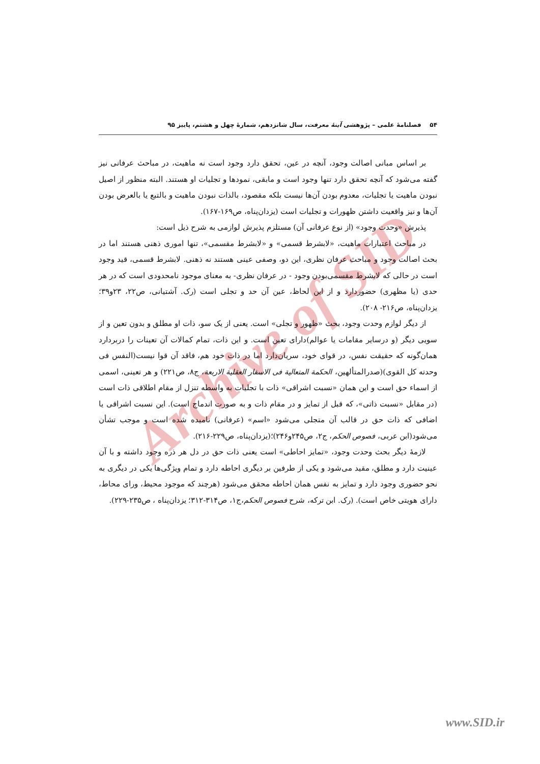۵۴ فصلنامهٔ علمی – پژوهشی آینهٔ معرفت، سال شانزدهم، شمارهٔ چهل و هشتم، پاییز ۹۵
Archive of SID
بر اساس مبانی اصالت وجود، آنچه در عین، تحقق دارد وجود است نه ماهیت، در مباحث عرفانی نیز گفته می‌شود که آنچه تحقق دارد تنها وجود است و مابقی، نمودها و تجلیات او هستند. البته منظور از اصیل نبودن ماهیت یا تجلیات، معدوم بودن آن‌ها نیست بلکه مقصود، بالذات نبودن ماهیت و بالتبع یا بالعرض بودن آن‌ها و نیز واقعیت داشتن ظهورات و تجلیات است (یزدان‌پناه، ص۱۶۹-۱۶۷).
پذیرش «وحدت وجود» (از نوع عرفانی آن) مستلزم پذیرش لوازمی به شرح ذیل است:
در مباحث اعتبارات ماهیت، «لابشرط قسمی» و «لابشرط مقسمی»، تنها اموری ذهنی هستند اما در بحث اصالت وجود و مباحث عرفان نظری، این دو، وصفی عینی هستند نه ذهنی. لابشرط قسمی، قید وجود است در حالی که لابشرط مقسمی‌بودن وجود - در عرفان نظری- به معنای موجود نامحدودی است که در هر حدی (یا مظهری) حضوردارد و از این لحاظ، عین آن حد و تجلی است (رک. آشتیانی، ص۲۲، ۲۳و۳۹؛ یزدان‌پناه، ص۲۱۶- ۲۰۸).
از دیگر لوازم وحدت وجود، بحث «ظهور و تجلی» است. یعنی از یک سو، ذات او مطلق و بدون تعین و از سویی دیگر (و درسایر مقامات یا عوالم)دارای تعین است. و این ذات، تمام کمالات آن تعینات را دربردارد همان‌گونه که حقیقت نفس، در قوای خود، سریان‌دارد اما در ذات خود هم، فاقد آن قوا نیست(النفس فی وحدته کل القوی)(صدرالمتألهین، الحکمة المتعالیة فی الاسفار العقلیة الاربعة، ج۸، ص۲۲۱) و هر تعینی، اسمی از اسماء حق است و این همان «نسبت اشراقی» ذات با تجلیات به واسطه تنزل از مقام اطلاقی ذات است (در مقابل «نسبت ذاتی»، که قبل از تمایز و در مقام ذات و به صورت اندماج است). این نسبت اشراقی یا اضافی که ذات حق در قالب آن متجلی می‌شود «اسم» (عرفانی) نامیده شده است و موجب تشأن می‌شود(ابن عربی، فصوص الحکم، ج۲، ص۲۴۵و۲۴۶)؛(یزدان‌پناه، ص۲۲۹-۲۱۶).
لازمهٔ دیگر بحث وحدت وجود، «تمایز احاطی» است یعنی ذات حق در دل هر ذره وجود داشته و با آن عینیت دارد و مطلق، مقید می‌شود و یکی از طرفین بر دیگری احاطه دارد و تمام ویژگی‌ها یکی در دیگری به نحو حضوری وجود دارد و تمایز به نفس همان احاطه محقق می‌شود (هرچند که موجود محیط، ورای محاط، دارای هویتی خاص است). (رک. ابن ترکه، شرح فصوص الحکم،ج۱، ص۳۱۴-۳۱۲؛ یزدان‌پناه ، ص۲۳۵-۲۲۹).
www.SID.ir